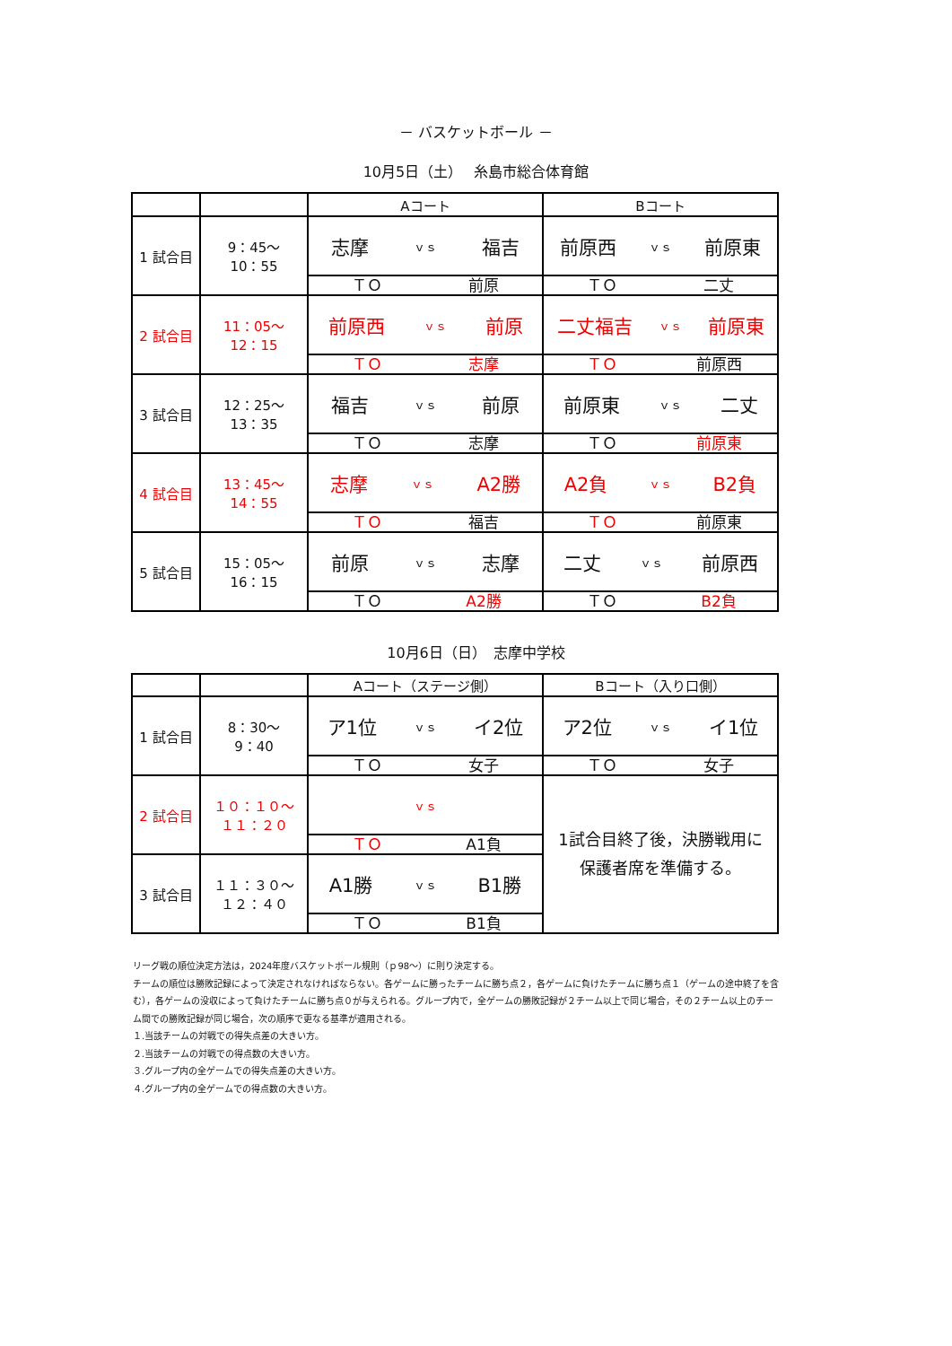－ バスケットボール －
10月5日（土）　 糸島市総合体育館
| | | Aコート | Bコート |
| 1 試合目 | 9：45～ 10：55 | 志摩 ｖｓ 福吉 | 前原西 ｖｓ 前原東 |
| | | ＴＯ 前原 | ＴＯ 二丈 |
| 2 試合目 | 11：05～ 12：15 | 前原西 ｖｓ 前原 | 二丈福吉 ｖｓ 前原東 |
| | | ＴＯ 志摩 | ＴＯ 前原西 |
| 3 試合目 | 12：25～ 13：35 | 福吉 ｖｓ 前原 | 前原東 ｖｓ 二丈 |
| | | ＴＯ 志摩 | ＴＯ 前原東 |
| 4 試合目 | 13：45～ 14：55 | 志摩 ｖｓ A2勝 | A2負 ｖｓ B2負 |
| | | ＴＯ 福吉 | ＴＯ 前原東 |
| 5 試合目 | 15：05～ 16：15 | 前原 ｖｓ 志摩 | 二丈 ｖｓ 前原西 |
| | | ＴＯ A2勝 | ＴＯ B2負 |
10月6日（日）　志摩中学校
| | | Aコート（ステージ側） | Bコート（入り口側） |
| 1 試合目 | 8：30～ 9：40 | ア1位 ｖｓ イ2位 | ア2位 ｖｓ イ1位 |
| | | ＴＯ 女子 | ＴＯ 女子 |
| 2 試合目 | １０：１０～ １１：２０ | ｖｓ | 1試合目終了後，決勝戦用に 保護者席を準備する。 |
| | | ＴＯ A1負 | |
| 3 試合目 | １１：３０～ １２：４０ | A1勝 ｖｓ B1勝 | |
| | | ＴＯ B1負 | |
リーグ戦の順位決定方法は，2024年度バスケットボール規則（ｐ98～）に則り決定する。
チームの順位は勝敗記録によって決定されなければならない。各ゲームに勝ったチームに勝ち点２，各ゲームに負けたチームに勝ち点１（ゲームの途中終了を含む），各ゲームの没収によって負けたチームに勝ち点０が与えられる。グループ内で，全ゲームの勝敗記録が２チーム以上で同じ場合，その２チーム以上のチーム間での勝敗記録が同じ場合，次の順序で更なる基準が適用される。
１.当該チームの対戦での得失点差の大きい方。
２.当該チームの対戦での得点数の大きい方。
３.グループ内の全ゲームでの得失点差の大きい方。
４.グループ内の全ゲームでの得点数の大きい方。